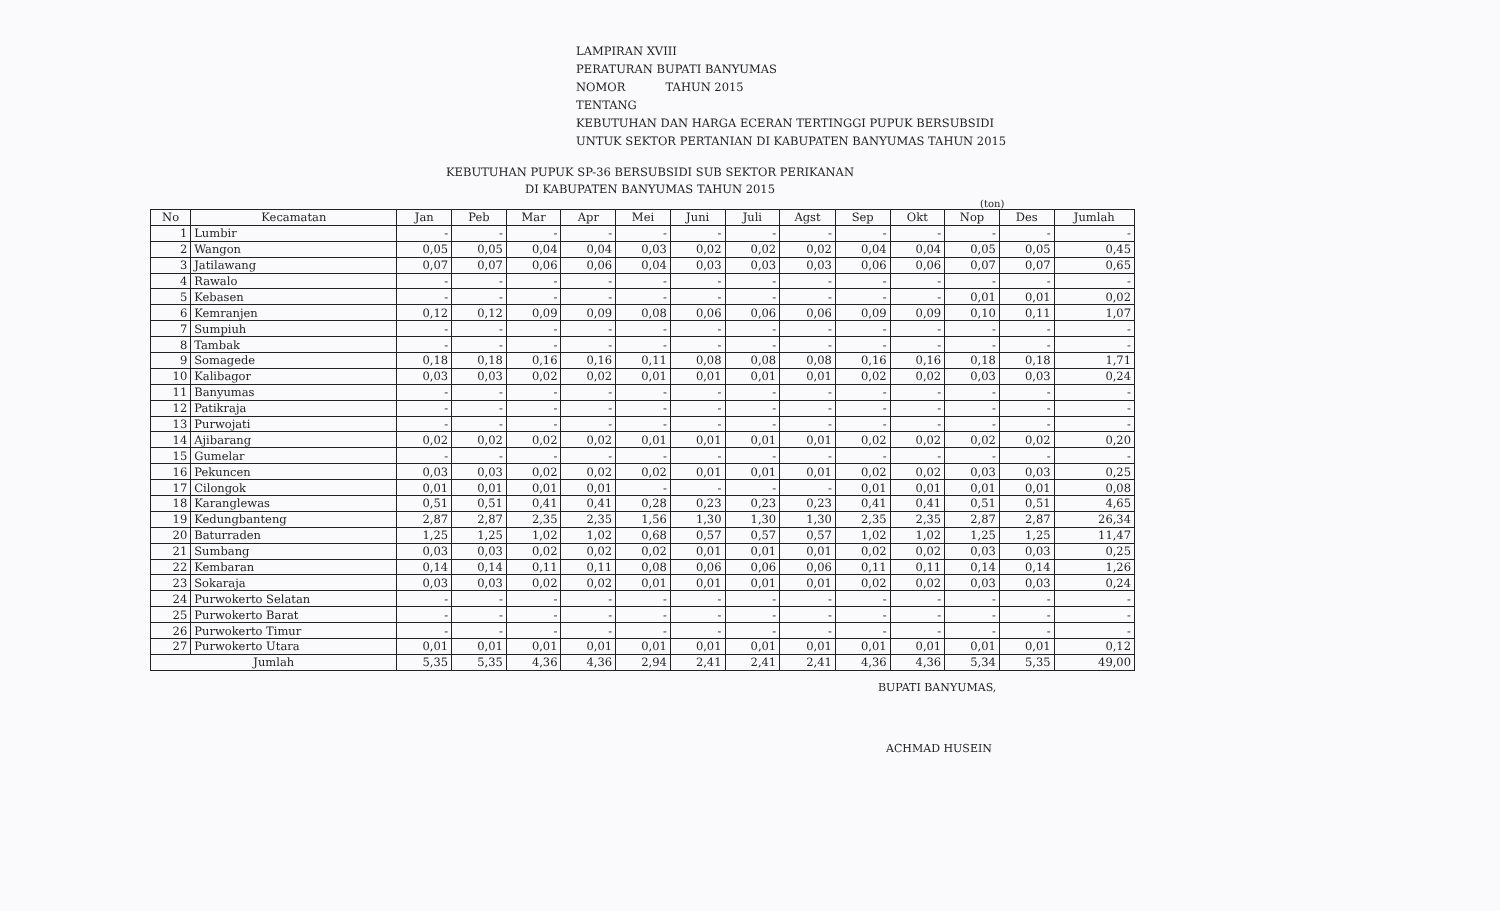LAMPIRAN XVIII
PERATURAN BUPATI BANYUMAS
NOMOR TAHUN 2015
TENTANG
KEBUTUHAN DAN HARGA ECERAN TERTINGGI PUPUK BERSUBSIDI
UNTUK SEKTOR PERTANIAN DI KABUPATEN BANYUMAS TAHUN 2015
KEBUTUHAN PUPUK SP-36 BERSUBSIDI SUB SEKTOR PERIKANAN
DI KABUPATEN BANYUMAS TAHUN 2015
(ton)
| No | Kecamatan | Jan | Peb | Mar | Apr | Mei | Juni | Juli | Agst | Sep | Okt | Nop | Des | Jumlah |
| --- | --- | --- | --- | --- | --- | --- | --- | --- | --- | --- | --- | --- | --- | --- |
| 1 | Lumbir | - | - | - | - | - | - | - | - | - | - | - | - | - |
| 2 | Wangon | 0,05 | 0,05 | 0,04 | 0,04 | 0,03 | 0,02 | 0,02 | 0,02 | 0,04 | 0,04 | 0,05 | 0,05 | 0,45 |
| 3 | Jatilawang | 0,07 | 0,07 | 0,06 | 0,06 | 0,04 | 0,03 | 0,03 | 0,03 | 0,06 | 0,06 | 0,07 | 0,07 | 0,65 |
| 4 | Rawalo | - | - | - | - | - | - | - | - | - | - | - | - | - |
| 5 | Kebasen | - | - | - | - | - | - | - | - | - | - | 0,01 | 0,01 | 0,02 |
| 6 | Kemranjen | 0,12 | 0,12 | 0,09 | 0,09 | 0,08 | 0,06 | 0,06 | 0,06 | 0,09 | 0,09 | 0,10 | 0,11 | 1,07 |
| 7 | Sumpiuh | - | - | - | - | - | - | - | - | - | - | - | - | - |
| 8 | Tambak | - | - | - | - | - | - | - | - | - | - | - | - | - |
| 9 | Somagede | 0,18 | 0,18 | 0,16 | 0,16 | 0,11 | 0,08 | 0,08 | 0,08 | 0,16 | 0,16 | 0,18 | 0,18 | 1,71 |
| 10 | Kalibagor | 0,03 | 0,03 | 0,02 | 0,02 | 0,01 | 0,01 | 0,01 | 0,01 | 0,02 | 0,02 | 0,03 | 0,03 | 0,24 |
| 11 | Banyumas | - | - | - | - | - | - | - | - | - | - | - | - | - |
| 12 | Patikraja | - | - | - | - | - | - | - | - | - | - | - | - | - |
| 13 | Purwojati | - | - | - | - | - | - | - | - | - | - | - | - | - |
| 14 | Ajibarang | 0,02 | 0,02 | 0,02 | 0,02 | 0,01 | 0,01 | 0,01 | 0,01 | 0,02 | 0,02 | 0,02 | 0,02 | 0,20 |
| 15 | Gumelar | - | - | - | - | - | - | - | - | - | - | - | - | - |
| 16 | Pekuncen | 0,03 | 0,03 | 0,02 | 0,02 | 0,02 | 0,01 | 0,01 | 0,01 | 0,02 | 0,02 | 0,03 | 0,03 | 0,25 |
| 17 | Cilongok | 0,01 | 0,01 | 0,01 | 0,01 | - | - | - | - | 0,01 | 0,01 | 0,01 | 0,01 | 0,08 |
| 18 | Karanglewas | 0,51 | 0,51 | 0,41 | 0,41 | 0,28 | 0,23 | 0,23 | 0,23 | 0,41 | 0,41 | 0,51 | 0,51 | 4,65 |
| 19 | Kedungbanteng | 2,87 | 2,87 | 2,35 | 2,35 | 1,56 | 1,30 | 1,30 | 1,30 | 2,35 | 2,35 | 2,87 | 2,87 | 26,34 |
| 20 | Baturraden | 1,25 | 1,25 | 1,02 | 1,02 | 0,68 | 0,57 | 0,57 | 0,57 | 1,02 | 1,02 | 1,25 | 1,25 | 11,47 |
| 21 | Sumbang | 0,03 | 0,03 | 0,02 | 0,02 | 0,02 | 0,01 | 0,01 | 0,01 | 0,02 | 0,02 | 0,03 | 0,03 | 0,25 |
| 22 | Kembaran | 0,14 | 0,14 | 0,11 | 0,11 | 0,08 | 0,06 | 0,06 | 0,06 | 0,11 | 0,11 | 0,14 | 0,14 | 1,26 |
| 23 | Sokaraja | 0,03 | 0,03 | 0,02 | 0,02 | 0,01 | 0,01 | 0,01 | 0,01 | 0,02 | 0,02 | 0,03 | 0,03 | 0,24 |
| 24 | Purwokerto Selatan | - | - | - | - | - | - | - | - | - | - | - | - | - |
| 25 | Purwokerto Barat | - | - | - | - | - | - | - | - | - | - | - | - | - |
| 26 | Purwokerto Timur | - | - | - | - | - | - | - | - | - | - | - | - | - |
| 27 | Purwokerto Utara | 0,01 | 0,01 | 0,01 | 0,01 | 0,01 | 0,01 | 0,01 | 0,01 | 0,01 | 0,01 | 0,01 | 0,01 | 0,12 |
| Jumlah | | 5,35 | 5,35 | 4,36 | 4,36 | 2,94 | 2,41 | 2,41 | 2,41 | 4,36 | 4,36 | 5,34 | 5,35 | 49,00 |
BUPATI BANYUMAS,
ACHMAD HUSEIN